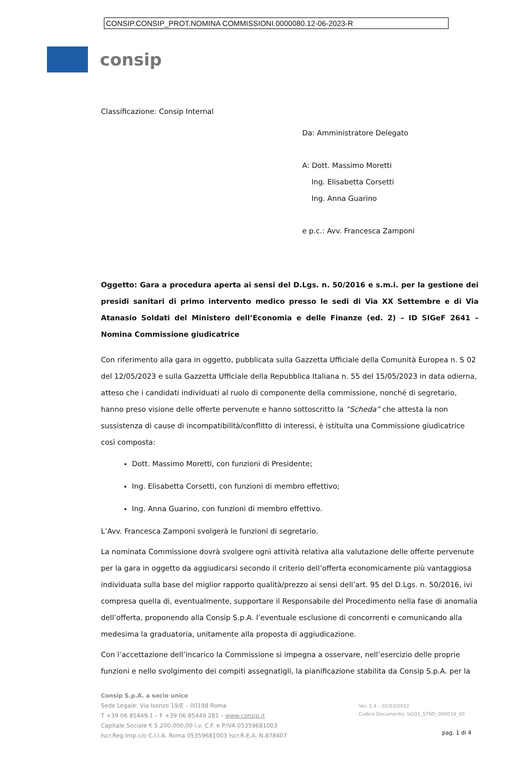CONSIP.CONSIP_PROT.NOMINA COMMISSIONI.0000080.12-06-2023-R
consip
Classificazione: Consip Internal
Da: Amministratore Delegato
A: Dott. Massimo Moretti
Ing. Elisabetta Corsetti
Ing. Anna Guarino
e p.c.: Avv. Francesca Zamponi
Oggetto: Gara a procedura aperta ai sensi del D.Lgs. n. 50/2016 e s.m.i. per la gestione dei presidi sanitari di primo intervento medico presso le sedi di Via XX Settembre e di Via Atanasio Soldati del Ministero dell’Economia e delle Finanze (ed. 2) – ID SIGeF 2641 – Nomina Commissione giudicatrice
Con riferimento alla gara in oggetto, pubblicata sulla Gazzetta Ufficiale della Comunità Europea n. S 02 del 12/05/2023 e sulla Gazzetta Ufficiale della Repubblica Italiana n. 55 del 15/05/2023 in data odierna, atteso che i candidati individuati al ruolo di componente della commissione, nonché di segretario, hanno preso visione delle offerte pervenute e hanno sottoscritto la “Scheda” che attesta la non sussistenza di cause di incompatibilità/conflitto di interessi, è istituita una Commissione giudicatrice così composta:
Dott. Massimo Moretti, con funzioni di Presidente;
Ing. Elisabetta Corsetti, con funzioni di membro effettivo;
Ing. Anna Guarino, con funzioni di membro effettivo.
L’Avv. Francesca Zamponi svolgerà le funzioni di segretario.
La nominata Commissione dovrà svolgere ogni attività relativa alla valutazione delle offerte pervenute per la gara in oggetto da aggiudicarsi secondo il criterio dell’offerta economicamente più vantaggiosa individuata sulla base del miglior rapporto qualità/prezzo ai sensi dell’art. 95 del D.Lgs. n. 50/2016, ivi compresa quella di, eventualmente, supportare il Responsabile del Procedimento nella fase di anomalia dell’offerta, proponendo alla Consip S.p.A. l’eventuale esclusione di concorrenti e comunicando alla medesima la graduatoria, unitamente alla proposta di aggiudicazione.
Con l’accettazione dell’incarico la Commissione si impegna a osservare, nell’esercizio delle proprie funzioni e nello svolgimento dei compiti assegnatigli, la pianificazione stabilita da Consip S.p.A. per la
Consip S.p.A. a socio unico
Sede Legale: Via Isonzo 19/E – 00198 Roma
T +39 06 85449.1 – F +39 06 85449 281 – www.consip.it
Capitale Sociale € 5.200.000,00 i.v. C.F. e P.IVA 05359681003
Iscr.Reg.Imp.c/o C.I.I.A. Roma 05359681003 Iscr.R.E.A. N.878407
Ver. 1.4 – 02/03/2022
Codice Documento: SGQ1_STND_000019_00
pag. 1 di 4